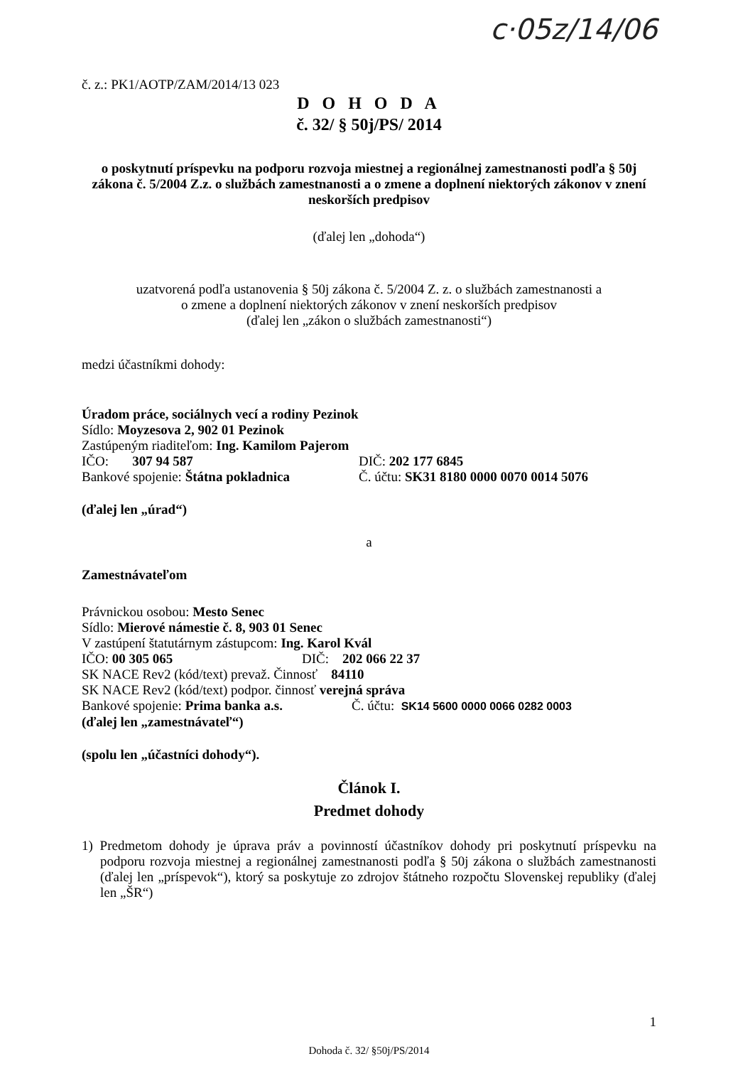c·05z/14/06
č. z.: PK1/AOTP/ZAM/2014/13 023
D O H O D A
č. 32/ § 50j/PS/ 2014
o poskytnutí príspevku na podporu rozvoja miestnej a regionálnej zamestnanosti podľa § 50j zákona č. 5/2004 Z.z. o službách zamestnanosti a o zmene a doplnení niektorých zákonov v znení neskorších predpisov
(ďalej len „dohoda“)
uzatvorená podľa ustanovenia § 50j zákona č. 5/2004 Z. z. o službách zamestnanosti a
o zmene a doplnení niektorých zákonov v znení neskorších predpisov
(ďalej len „zákon o službách zamestnanosti“)
medzi účastníkmi dohody:
Úradom práce, sociálnych vecí a rodiny Pezinok
Sídlo: Moyzesova 2, 902 01 Pezinok
Zastúpeným riaditeľom: Ing. Kamilom Pajerom
IČO: 307 94 587 DIČ: 202 177 6845
Bankové spojenie: Štátna pokladnica Č. účtu: SK31 8180 0000 0070 0014 5076
(ďalej len „úrad“)
a
Zamestnávateľom
Právnickou osobou: Mesto Senec
Sídlo: Mierové námestie č. 8, 903 01 Senec
V zastúpení štatutárnym zástupcom: Ing. Karol Kvál
IČO: 00 305 065 DIČ: 202 066 22 37
SK NACE Rev2 (kód/text) prevaž. Činnosť 84110
SK NACE Rev2 (kód/text) podpor. činnosť verejná správa
Bankové spojenie: Prima banka a.s. Č. účtu: SK14 5600 0000 0066 0282 0003
(ďalej len „zamestnávateľ“)
(spolu len „účastníci dohody“).
Článok I.
Predmet dohody
1) Predmetom dohody je úprava práv a povinností účastníkov dohody pri poskytnutí príspevku na podporu rozvoja miestnej a regionálnej zamestnanosti podľa § 50j zákona o službách zamestnanosti (ďalej len „príspevok“), ktorý sa poskytuje zo zdrojov štátneho rozpočtu Slovenskej republiky (ďalej len „ŠR“)
1
Dohoda č. 32/ §50j/PS/2014